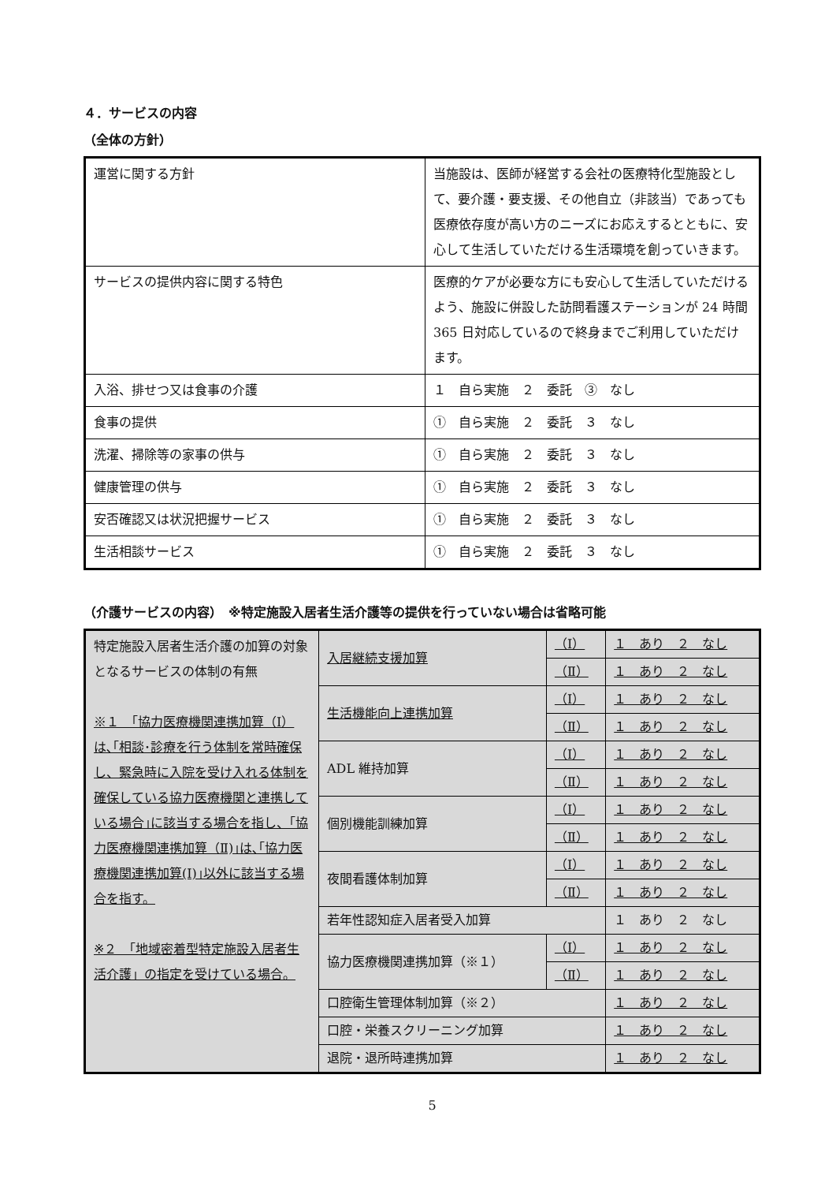４．サービスの内容
（全体の方針）
| 運営に関する方針 | 当施設は、医師が経営する会社の医療特化型施設として、要介護・要支援、その他自立（非該当）であっても医療依存度が高い方のニーズにお応えするとともに、安心して生活していただける生活環境を創っていきます。 |
| サービスの提供内容に関する特色 | 医療的ケアが必要な方にも安心して生活していただけるよう、施設に併設した訪問看護ステーションが 24 時間 365 日対応しているので終身までご利用していただけます。 |
| 入浴、排せつ又は食事の介護 | １ 自ら実施 ２ 委託 ③ なし |
| 食事の提供 | ① 自ら実施 ２ 委託 ３ なし |
| 洗濯、掃除等の家事の供与 | ① 自ら実施 ２ 委託 ３ なし |
| 健康管理の供与 | ① 自ら実施 ２ 委託 ３ なし |
| 安否確認又は状況把握サービス | ① 自ら実施 ２ 委託 ３ なし |
| 生活相談サービス | ① 自ら実施 ２ 委託 ３ なし |
（介護サービスの内容）　※特定施設入居者生活介護等の提供を行っていない場合は省略可能
| 特定施設入居者生活介護の加算の対象となるサービスの体制の有無 ※１ 「協力医療機関連携加算（Ⅰ）は､｢相談･診療を行う体制を常時確保し、緊急時に入院を受け入れる体制を確保している協力医療機関と連携している場合｣に該当する場合を指し、｢協力医療機関連携加算（Ⅱ)｣は､｢協力医療機関連携加算(Ⅰ)｣以外に該当する場合を指す。 ※２ 「地域密着型特定施設入居者生活介護」の指定を受けている場合。 | 入居継続支援加算 | （Ⅰ） | １ あり ２ なし |
| | | （Ⅱ） | １ あり ２ なし |
| | 生活機能向上連携加算 | （Ⅰ） | １ あり ２ なし |
| | | （Ⅱ） | １ あり ２ なし |
| | ADL 維持加算 | （Ⅰ） | １ あり ２ なし |
| | | （Ⅱ） | １ あり ２ なし |
| | 個別機能訓練加算 | （Ⅰ） | １ あり ２ なし |
| | | （Ⅱ） | １ あり ２ なし |
| | 夜間看護体制加算 | （Ⅰ） | １ あり ２ なし |
| | | （Ⅱ） | １ あり ２ なし |
| | 若年性認知症入居者受入加算 | | １ あり ２ なし |
| | 協力医療機関連携加算（※１） | （Ⅰ） | １ あり ２ なし |
| | | （Ⅱ） | １ あり ２ なし |
| | 口腔衛生管理体制加算（※２） | | １ あり ２ なし |
| | 口腔・栄養スクリーニング加算 | | １ あり ２ なし |
| | 退院・退所時連携加算 | | １ あり ２ なし |
5